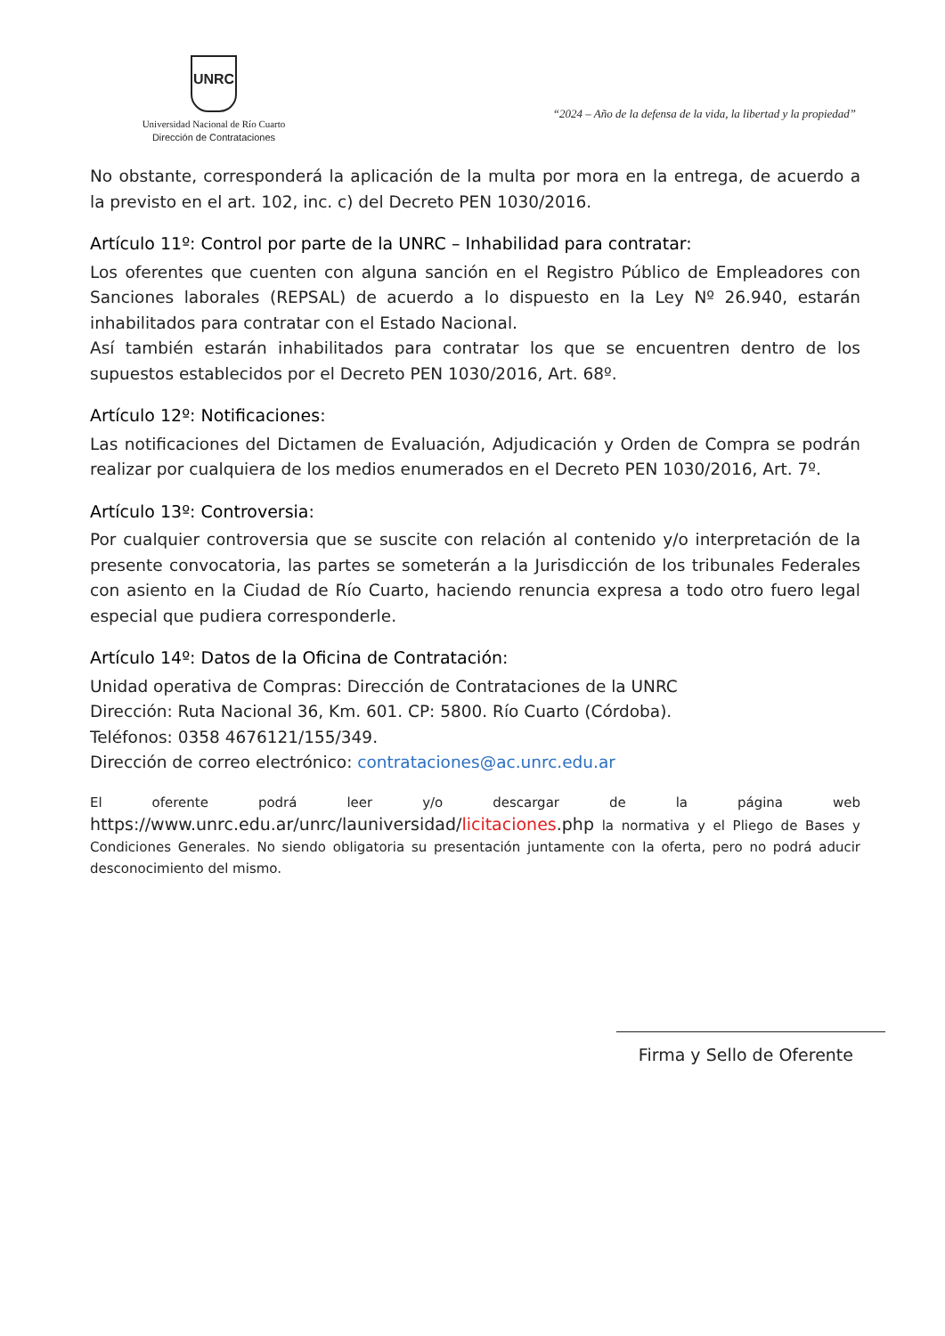UNRC
Universidad Nacional de Río Cuarto
Dirección de Contrataciones
“2024 – Año de la defensa de la vida, la libertad y la propiedad”
No obstante, corresponderá la aplicación de la multa por mora en la entrega, de acuerdo a la previsto en el art. 102, inc. c) del Decreto PEN 1030/2016.
Artículo 11º: Control por parte de la UNRC – Inhabilidad para contratar:
Los oferentes que cuenten con alguna sanción en el Registro Público de Empleadores con Sanciones laborales (REPSAL) de acuerdo a lo dispuesto en la Ley Nº 26.940, estarán inhabilitados para contratar con el Estado Nacional.
Así también estarán inhabilitados para contratar los que se encuentren dentro de los supuestos establecidos por el Decreto PEN 1030/2016, Art. 68º.
Artículo 12º: Notificaciones:
Las notificaciones del Dictamen de Evaluación, Adjudicación y Orden de Compra se podrán realizar por cualquiera de los medios enumerados en el Decreto PEN 1030/2016, Art. 7º.
Artículo 13º: Controversia:
Por cualquier controversia que se suscite con relación al contenido y/o interpretación de la presente convocatoria, las partes se someterán a la Jurisdicción de los tribunales Federales con asiento en la Ciudad de Río Cuarto, haciendo renuncia expresa a todo otro fuero legal especial que pudiera corresponderle.
Artículo 14º: Datos de la Oficina de Contratación:
Unidad operativa de Compras: Dirección de Contrataciones de la UNRC
Dirección: Ruta Nacional 36, Km. 601. CP: 5800. Río Cuarto (Córdoba).
Teléfonos: 0358 4676121/155/349.
Dirección de correo electrónico: contrataciones@ac.unrc.edu.ar
El oferente podrá leer y/o descargar de la página web https://www.unrc.edu.ar/unrc/launiversidad/licitaciones.php la normativa y el Pliego de Bases y Condiciones Generales. No siendo obligatoria su presentación juntamente con la oferta, pero no podrá aducir desconocimiento del mismo.
Firma y Sello de Oferente